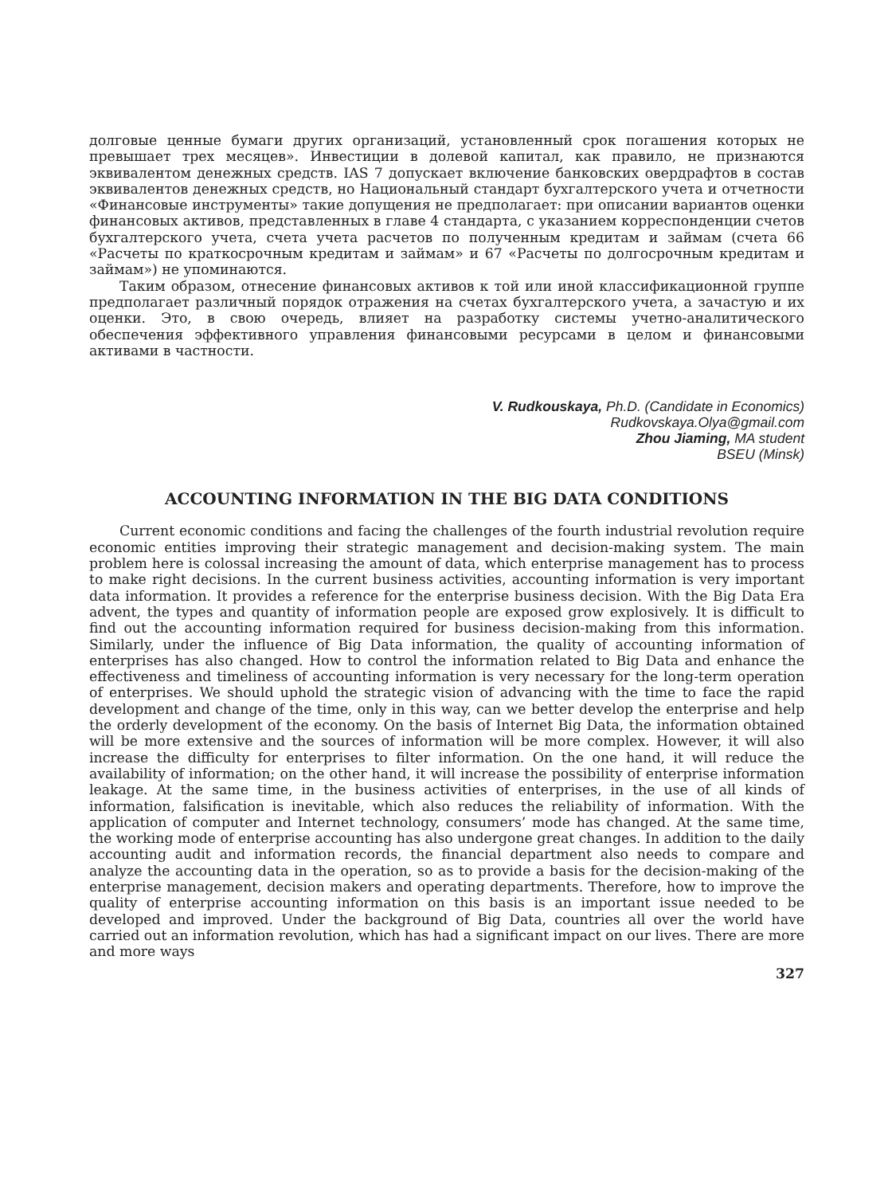долговые ценные бумаги других организаций, установленный срок погашения которых не превышает трех месяцев». Инвестиции в долевой капитал, как правило, не признаются эквивалентом денежных средств. IAS 7 допускает включение банковских овердрафтов в состав эквивалентов денежных средств, но Национальный стандарт бухгалтерского учета и отчетности «Финансовые инструменты» такие допущения не предполагает: при описании вариантов оценки финансовых активов, представленных в главе 4 стандарта, с указанием корреспонденции счетов бухгалтерского учета, счета учета расчетов по полученным кредитам и займам (счета 66 «Расчеты по краткосрочным кредитам и займам» и 67 «Расчеты по долгосрочным кредитам и займам») не упоминаются.
Таким образом, отнесение финансовых активов к той или иной классификационной группе предполагает различный порядок отражения на счетах бухгалтерского учета, а зачастую и их оценки. Это, в свою очередь, влияет на разработку системы учетно-аналитического обеспечения эффективного управления финансовыми ресурсами в целом и финансовыми активами в частности.
V. Rudkouskaya, Ph.D. (Candidate in Economics)
Rudkovskaya.Olya@gmail.com
Zhou Jiaming, MA student
BSEU (Minsk)
ACCOUNTING INFORMATION IN THE BIG DATA CONDITIONS
Current economic conditions and facing the challenges of the fourth industrial revolution require economic entities improving their strategic management and decision-making system. The main problem here is colossal increasing the amount of data, which enterprise management has to process to make right decisions. In the current business activities, accounting information is very important data information. It provides a reference for the enterprise business decision. With the Big Data Era advent, the types and quantity of information people are exposed grow explosively. It is difficult to find out the accounting information required for business decision-making from this information. Similarly, under the influence of Big Data information, the quality of accounting information of enterprises has also changed. How to control the information related to Big Data and enhance the effectiveness and timeliness of accounting information is very necessary for the long-term operation of enterprises. We should uphold the strategic vision of advancing with the time to face the rapid development and change of the time, only in this way, can we better develop the enterprise and help the orderly development of the economy. On the basis of Internet Big Data, the information obtained will be more extensive and the sources of information will be more complex. However, it will also increase the difficulty for enterprises to filter information. On the one hand, it will reduce the availability of information; on the other hand, it will increase the possibility of enterprise information leakage. At the same time, in the business activities of enterprises, in the use of all kinds of information, falsification is inevitable, which also reduces the reliability of information. With the application of computer and Internet technology, consumers’ mode has changed. At the same time, the working mode of enterprise accounting has also undergone great changes. In addition to the daily accounting audit and information records, the financial department also needs to compare and analyze the accounting data in the operation, so as to provide a basis for the decision-making of the enterprise management, decision makers and operating departments. Therefore, how to improve the quality of enterprise accounting information on this basis is an important issue needed to be developed and improved. Under the background of Big Data, countries all over the world have carried out an information revolution, which has had a significant impact on our lives. There are more and more ways
327